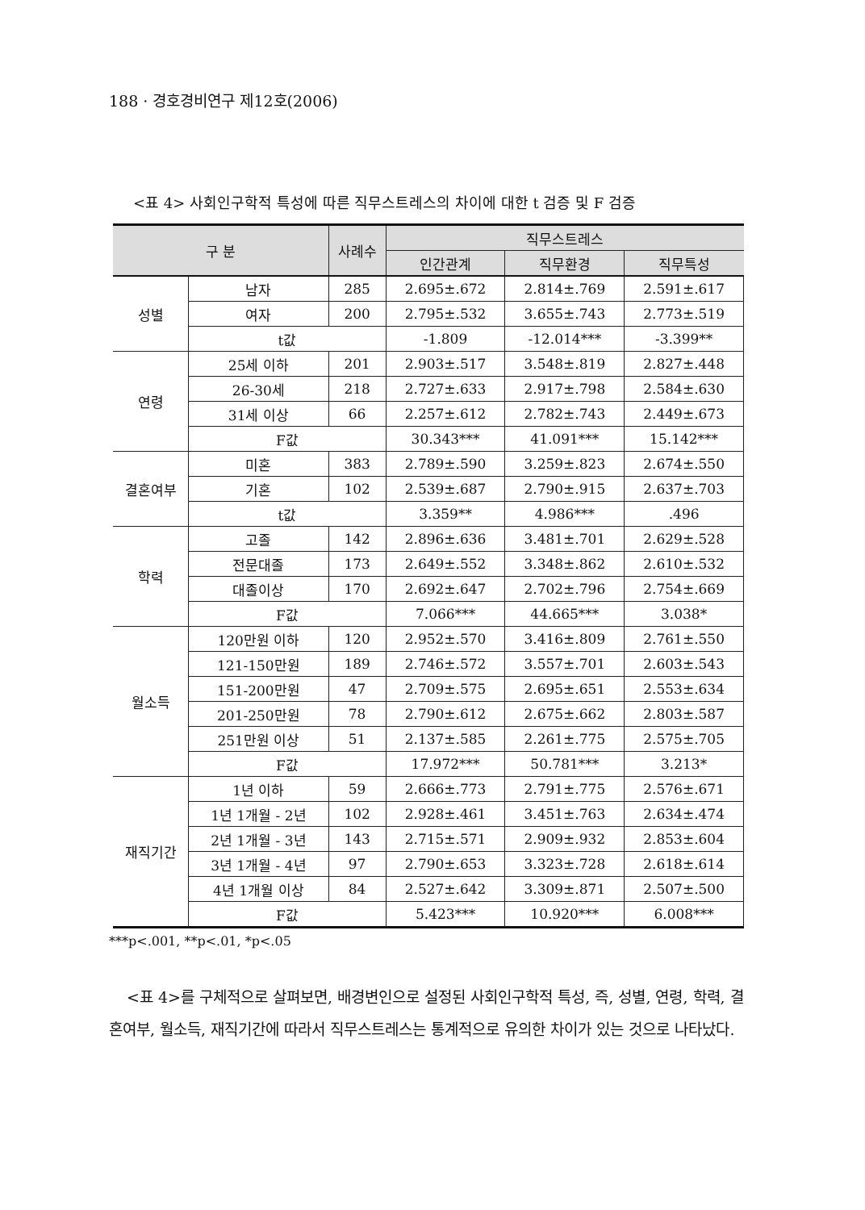188 · 경호경비연구 제12호(2006)
<표 4> 사회인구학적 특성에 따른 직무스트레스의 차이에 대한 t 검증 및 F 검증
| 구 분 | | 사례수 | 직무스트레스 | | |
| --- | --- | --- | --- | --- | --- |
| | | | 인간관계 | 직무환경 | 직무특성 |
| 성별 | 남자 | 285 | 2.695±.672 | 2.814±.769 | 2.591±.617 |
| | 여자 | 200 | 2.795±.532 | 3.655±.743 | 2.773±.519 |
| | t값 | | -1.809 | -12.014*** | -3.399** |
| 연령 | 25세 이하 | 201 | 2.903±.517 | 3.548±.819 | 2.827±.448 |
| | 26-30세 | 218 | 2.727±.633 | 2.917±.798 | 2.584±.630 |
| | 31세 이상 | 66 | 2.257±.612 | 2.782±.743 | 2.449±.673 |
| | F값 | | 30.343*** | 41.091*** | 15.142*** |
| 결혼여부 | 미혼 | 383 | 2.789±.590 | 3.259±.823 | 2.674±.550 |
| | 기혼 | 102 | 2.539±.687 | 2.790±.915 | 2.637±.703 |
| | t값 | | 3.359** | 4.986*** | .496 |
| 학력 | 고졸 | 142 | 2.896±.636 | 3.481±.701 | 2.629±.528 |
| | 전문대졸 | 173 | 2.649±.552 | 3.348±.862 | 2.610±.532 |
| | 대졸이상 | 170 | 2.692±.647 | 2.702±.796 | 2.754±.669 |
| | F값 | | 7.066*** | 44.665*** | 3.038* |
| 월소득 | 120만원 이하 | 120 | 2.952±.570 | 3.416±.809 | 2.761±.550 |
| | 121-150만원 | 189 | 2.746±.572 | 3.557±.701 | 2.603±.543 |
| | 151-200만원 | 47 | 2.709±.575 | 2.695±.651 | 2.553±.634 |
| | 201-250만원 | 78 | 2.790±.612 | 2.675±.662 | 2.803±.587 |
| | 251만원 이상 | 51 | 2.137±.585 | 2.261±.775 | 2.575±.705 |
| | F값 | | 17.972*** | 50.781*** | 3.213* |
| 재직기간 | 1년 이하 | 59 | 2.666±.773 | 2.791±.775 | 2.576±.671 |
| | 1년 1개월 - 2년 | 102 | 2.928±.461 | 3.451±.763 | 2.634±.474 |
| | 2년 1개월 - 3년 | 143 | 2.715±.571 | 2.909±.932 | 2.853±.604 |
| | 3년 1개월 - 4년 | 97 | 2.790±.653 | 3.323±.728 | 2.618±.614 |
| | 4년 1개월 이상 | 84 | 2.527±.642 | 3.309±.871 | 2.507±.500 |
| | F값 | | 5.423*** | 10.920*** | 6.008*** |
***p<.001, **p<.01, *p<.05
<표 4>를 구체적으로 살펴보면, 배경변인으로 설정된 사회인구학적 특성, 즉, 성별, 연령, 학력, 결혼여부, 월소득, 재직기간에 따라서 직무스트레스는 통계적으로 유의한 차이가 있는 것으로 나타났다.